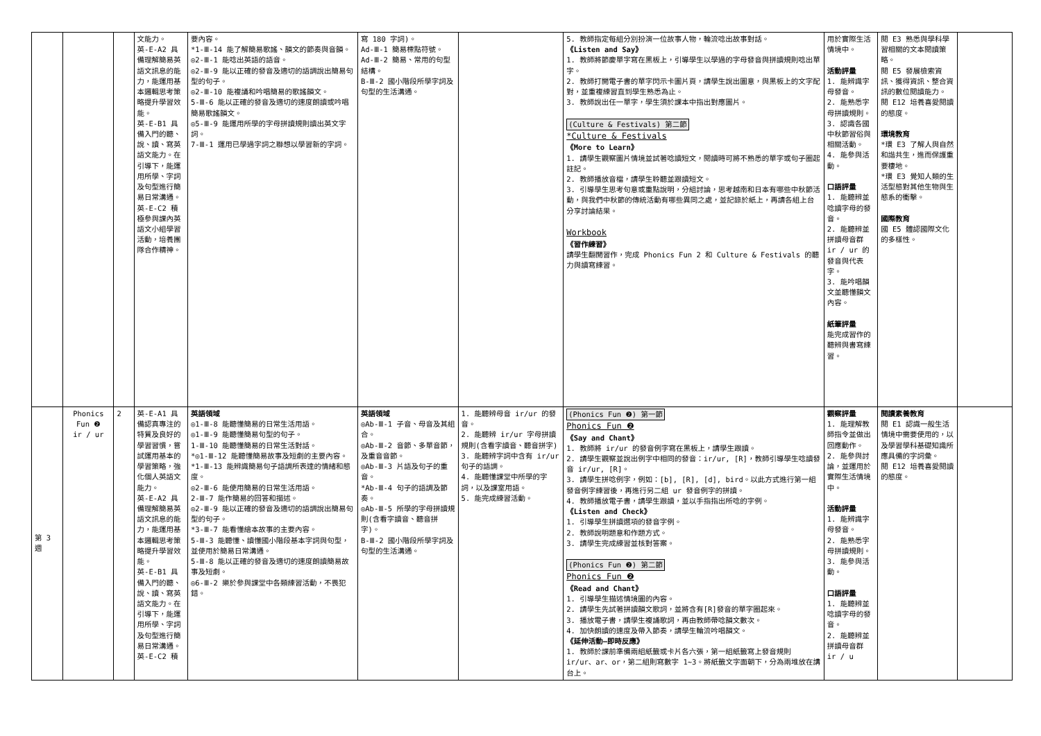| | | | 文能力。 英-E-A2 具備理解簡易英語文訊息的能力，能運用基本邏輯思考策略提升學習效能。 英-E-B1 具備入門的聽、說、讀、寫英語文能力。在引導下，能運用所學、字詞及句型進行簡易日常溝通。 英-E-C2 積極參與課內英語文小組學習活動，培養團隊合作精神。 | 要內容。 *1-Ⅲ-14 能了解簡易歌謠、韻文的節奏與音韻。 ◎2-Ⅲ-1 能唸出英語的語音。 ◎2-Ⅲ-9 能以正確的發音及適切的語調說出簡易句型的句子。 ◎2-Ⅲ-10 能複誦和吟唱簡易的歌謠韻文。 5-Ⅲ-6 能以正確的發音及適切的速度朗讀或吟唱簡易歌謠韻文。 ◎5-Ⅲ-9 能運用所學的字母拼讀規則讀出英文字詞。 7-Ⅲ-1 運用已學過字詞之聯想以學習新的字詞。 | 寫 180 字詞)。 Ad-Ⅲ-1 簡易標點符號。 Ad-Ⅲ-2 簡易、常用的句型結構。 B-Ⅲ-2 國小階段所學字詞及句型的生活溝通。 | | 5. 教師指定每組分別扮演一位故事人物，輪流唸出故事對話。 《Listen and Say》 1. 教師將節慶單字寫在黑板上，引導學生以學過的字母發音與拼讀規則唸出單字。 2. 教師打開電子書的單字閃示卡圖片頁，請學生說出圖意，與黑板上的文字配對，並重複練習直到學生熟悉為止。 3. 教師說出任一單字，學生須於課本中指出對應圖片。 (Culture & Festivals) 第二節 *Culture & Festivals 《More to Learn》 1. 請學生觀察圖片情境並試著唸讀短文，閱讀時可將不熟悉的單字或句子圈起註記。 2. 教師播放音檔，請學生聆聽並跟讀短文。 3. 引導學生思考句意或重點說明，分組討論，思考越南和日本有哪些中秋節活動，與我們中秋節的傳統活動有哪些異同之處，並記錄於紙上，再請各組上台分享討論結果。 Workbook 《習作練習》 請學生翻開習作，完成 Phonics Fun 2 和 Culture & Festivals 的聽力與讀寫練習。 | 用於實際生活情境中。 活動評量 1. 能辨識字母發音。 2. 能熟悉字母拼讀規則。 3. 認識各國中秋節習俗與相關活動。 4. 能參與活動。 口語評量 1. 能聽辨並唸讀字母的發音。 2. 能聽辨並拼讀母音群 ir / ur 的發音與代表字。 3. 能吟唱韻文並聽懂韻文內容。 紙筆評量 能完成習作的聽辨與書寫練習。 | 閱 E3 熟悉與學科學習相關的文本閱讀策略。 閱 E5 發展檢索資訊、獲得資訊、整合資訊的數位閱讀能力。 閱 E12 培養喜愛閱讀的態度。 環境教育 *環 E3 了解人與自然和諧共生，進而保護重要棲地。 *環 E3 覺知人類的生活型態對其他生物與生態系的衝擊。 國際教育 國 E5 體認國際文化的多樣性。 | |
| 第 3 週 | Phonics Fun ❷ ir / ur | 2 | 英-E-A1 具備認真專注的特質及良好的學習習慣，嘗試運用基本的學習策略，強化個人英語文能力。 英-E-A2 具備理解簡易英語文訊息的能力，能運用基本邏輯思考策略提升學習效能。 英-E-B1 具備入門的聽、說、讀、寫英語文能力。在引導下，能運用所學、字詞及句型進行簡易日常溝通。 英-E-C2 積 | 英語領域 ◎1-Ⅲ-8 能聽懂簡易的日常生活用語。 ◎1-Ⅲ-9 能聽懂簡易句型的句子。 1-Ⅲ-10 能聽懂簡易的日常生活對話。 *◎1-Ⅲ-12 能聽懂簡易故事及短劇的主要內容。 *1-Ⅲ-13 能辨識簡易句子語調所表達的情緒和態度。 ◎2-Ⅲ-6 能使用簡易的日常生活用語。 2-Ⅲ-7 能作簡易的回答和描述。 ◎2-Ⅲ-9 能以正確的發音及適切的語調說出簡易句型的句子。 *3-Ⅲ-7 能看懂繪本故事的主要內容。 5-Ⅲ-3 能聽懂、讀懂國小階段基本字詞與句型，並使用於簡易日常溝通。 5-Ⅲ-8 能以正確的發音及適切的速度朗讀簡易故事及短劇。 ◎6-Ⅲ-2 樂於參與課堂中各類練習活動，不畏犯錯。 | 英語領域 ◎Ab-Ⅲ-1 子音、母音及其組合。 ◎Ab-Ⅲ-2 音節、多單音節，及重音音節。 ◎Ab-Ⅲ-3 片語及句子的重音。 *Ab-Ⅲ-4 句子的語調及節奏。 ◎Ab-Ⅲ-5 所學的字母拼讀規則(含看字讀音、聽音拼字)。 B-Ⅲ-2 國小階段所學字詞及句型的生活溝通。 | 1. 能聽辨母音 ir/ur 的發音。 2. 能聽辨 ir/ur 字母拼讀規則(含看字讀音、聽音拼字) 3. 能聽辨字詞中含有 ir/ur 句子的語調。 4. 能聽懂課堂中所學的字詞，以及課室用語。 5. 能完成練習活動。 | (Phonics Fun ❷) 第一節 Phonics Fun ❷ 《Say and Chant》 1. 教師將 ir/ur 的發音例字寫在黑板上，請學生跟讀。 2. 請學生觀察並說出例字中相同的發音：ir/ur, [R]，教師引導學生唸讀發音 ir/ur, [R]。 3. 請學生拼唸例字，例如：[b], [R], [d], bird。以此方式進行第一組發音例字練習後，再進行另二組 ur 發音例字的拼讀。 4. 教師播放電子書，請學生跟讀，並以手指指出所唸的字例。 《Listen and Check》 1. 引導學生拼讀選項的發音字例。 2. 教師說明題意和作題方式。 3. 請學生完成練習並核對答案。 (Phonics Fun ❷) 第二節 Phonics Fun ❷ 《Read and Chant》 1. 引導學生描述情境圖的內容。 2. 請學生先試著拼讀韻文歌詞，並將含有[R]發音的單字圈起來。 3. 播放電子書，請學生複誦歌詞，再由教師帶唸韻文數次。 4. 加快朗讀的速度及帶入節奏，請學生輪流吟唱韻文。 《延伸活動—即時反應》 1. 教師於課前準備兩組紙籤或卡片各六張，第一組紙籤寫上發音規則 ir/ur、ar、or，第二組則寫數字 1~3。將紙籤文字面朝下，分為兩堆放在講台上。 | 觀察評量 1. 能理解教師指令並做出回應動作。 2. 能參與討論，並運用於實際生活情境中。 活動評量 1. 能辨識字母發音。 2. 能熟悉字母拼讀規則。 3. 能參與活動。 口語評量 1. 能聽辨並唸讀字母的發音。 2. 能聽辨並拼讀母音群 ir / u | 閱讀素養教育 閱 E1 認識一般生活情境中需要使用的，以及學習學科基礎知識所應具備的字詞彙。 閱 E12 培養喜愛閱讀的態度。 | |